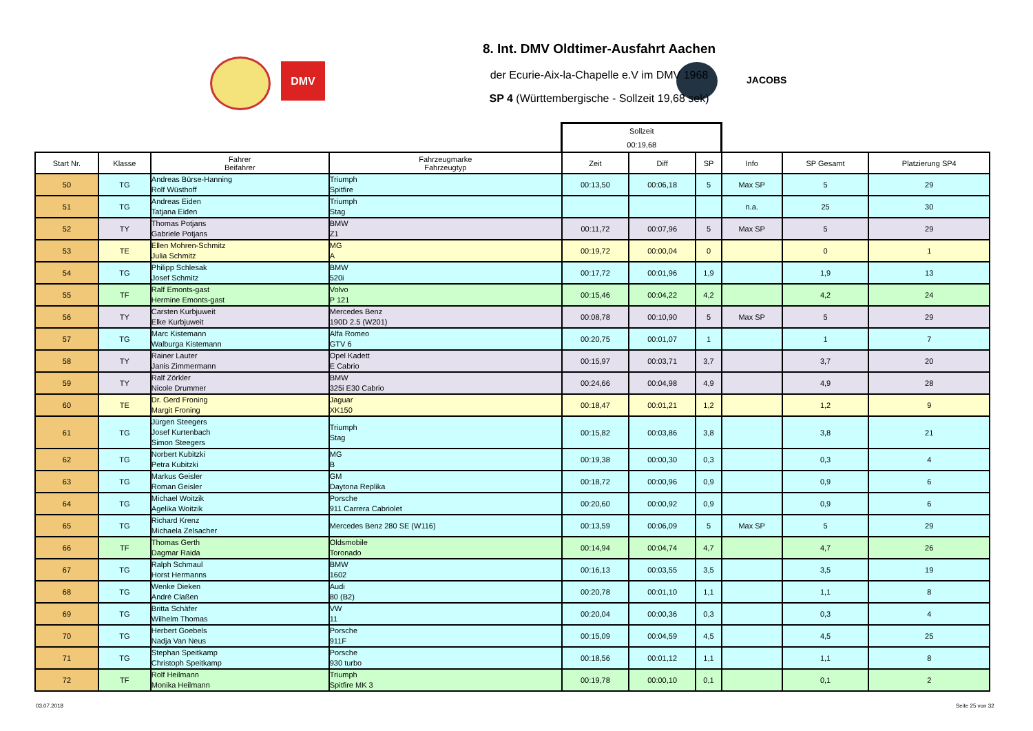DMV
JACOBS
8. Int. DMV Oldtimer-Ausfahrt Aachen
der Ecurie-Aix-la-Chapelle e.V im DMV 1968
SP 4 (Württembergische - Sollzeit 19,68 sek)
| | | | | Sollzeit 00:19,68 | | | | | |
| Start Nr. | Klasse | Fahrer Beifahrer | Fahrzeugmarke Fahrzeugtyp | Zeit | Diff | SP | Info | SP Gesamt | Platzierung SP4 |
| 50 | TG | Andreas Bürse-Hanning Rolf Wüsthoff | Triumph Spitfire | 00:13,50 | 00:06,18 | 5 | Max SP | 5 | 29 |
| 51 | TG | Andreas Eiden Tatjana Eiden | Triumph Stag | | | | n.a. | 25 | 30 |
| 52 | TY | Thomas Potjans Gabriele Potjans | BMW Z1 | 00:11,72 | 00:07,96 | 5 | Max SP | 5 | 29 |
| 53 | TE | Ellen Mohren-Schmitz Julia Schmitz | MG A | 00:19,72 | 00:00,04 | 0 | | 0 | 1 |
| 54 | TG | Philipp Schlesak Josef Schmitz | BMW 520i | 00:17,72 | 00:01,96 | 1,9 | | 1,9 | 13 |
| 55 | TF | Ralf Emonts-gast Hermine Emonts-gast | Volvo P 121 | 00:15,46 | 00:04,22 | 4,2 | | 4,2 | 24 |
| 56 | TY | Carsten Kurbjuweit Elke Kurbjuweit | Mercedes Benz 190D 2.5 (W201) | 00:08,78 | 00:10,90 | 5 | Max SP | 5 | 29 |
| 57 | TG | Marc Kistemann Walburga Kistemann | Alfa Romeo GTV 6 | 00:20,75 | 00:01,07 | 1 | | 1 | 7 |
| 58 | TY | Rainer Lauter Janis Zimmermann | Opel Kadett E Cabrio | 00:15,97 | 00:03,71 | 3,7 | | 3,7 | 20 |
| 59 | TY | Ralf Zörkler Nicole Drummer | BMW 325i E30 Cabrio | 00:24,66 | 00:04,98 | 4,9 | | 4,9 | 28 |
| 60 | TE | Dr. Gerd Froning Margit Froning | Jaguar XK150 | 00:18,47 | 00:01,21 | 1,2 | | 1,2 | 9 |
| 61 | TG | Jürgen Steegers Josef Kurtenbach Simon Steegers | Triumph Stag | 00:15,82 | 00:03,86 | 3,8 | | 3,8 | 21 |
| 62 | TG | Norbert Kubitzki Petra Kubitzki | MG B | 00:19,38 | 00:00,30 | 0,3 | | 0,3 | 4 |
| 63 | TG | Markus Geisler Roman Geisler | GM Daytona Replika | 00:18,72 | 00:00,96 | 0,9 | | 0,9 | 6 |
| 64 | TG | Michael Woitzik Agelika Woitzik | Porsche 911 Carrera Cabriolet | 00:20,60 | 00:00,92 | 0,9 | | 0,9 | 6 |
| 65 | TG | Richard Krenz Michaela Zelsacher | Mercedes Benz 280 SE (W116) | 00:13,59 | 00:06,09 | 5 | Max SP | 5 | 29 |
| 66 | TF | Thomas Gerth Dagmar Raida | Oldsmobile Toronado | 00:14,94 | 00:04,74 | 4,7 | | 4,7 | 26 |
| 67 | TG | Ralph Schmaul Horst Hermanns | BMW 1602 | 00:16,13 | 00:03,55 | 3,5 | | 3,5 | 19 |
| 68 | TG | Wenke Dieken André Claßen | Audi 80 (B2) | 00:20,78 | 00:01,10 | 1,1 | | 1,1 | 8 |
| 69 | TG | Britta Schäfer Wilhelm Thomas | VW 11 | 00:20,04 | 00:00,36 | 0,3 | | 0,3 | 4 |
| 70 | TG | Herbert Goebels Nadja Van Neus | Porsche 911F | 00:15,09 | 00:04,59 | 4,5 | | 4,5 | 25 |
| 71 | TG | Stephan Speitkamp Christoph Speitkamp | Porsche 930 turbo | 00:18,56 | 00:01,12 | 1,1 | | 1,1 | 8 |
| 72 | TF | Rolf Heilmann Monika Heilmann | Triumph Spitfire MK 3 | 00:19,78 | 00:00,10 | 0,1 | | 0,1 | 2 |
03.07.2018 Seite 25 von 32